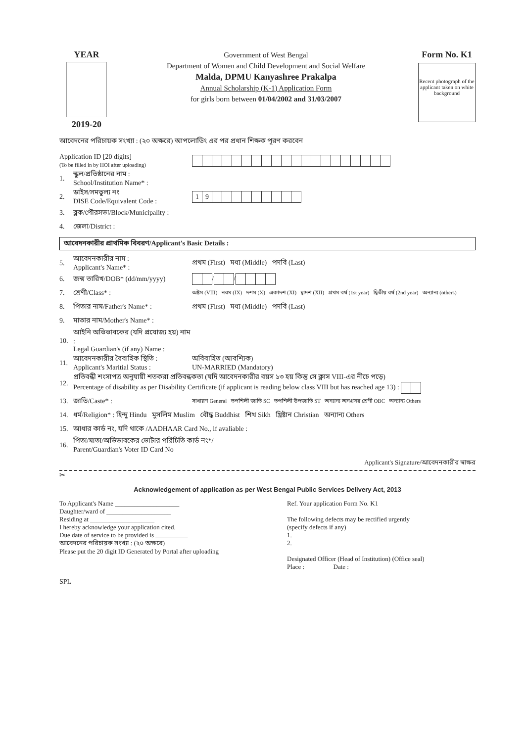YEAR
2019-20
Government of West Bengal
Department of Women and Child Development and Social Welfare
Malda, DPMU Kanyashree Prakalpa
Annual Scholarship (K-1) Application Form
for girls born between 01/04/2002 and 31/03/2007
Form No. K1
Recent photograph of the applicant taken on white background
আবেদনের পরিচায়ক সংখ্যা : (২০ অক্ষরে) আপলোডিং এর পর প্রধান শিক্ষক পূরণ করবেন
Application ID [20 digits]
(To be filled in by HOI after uploading)
1. স্কুল/প্রতিষ্ঠানের নাম :
School/Institution Name* :
2. ডাইস/সমতুল্য নং
DISE Code/Equivalent Code : 19
3. ব্লক/পৌরসভা/Block/Municipality :
4. জেলা/District :
আবেদনকারীর প্রাথমিক বিবরণ/Applicant's Basic Details :
5. আবেদনকারীর নাম :
Applicant's Name* : প্রথম (First) মধ্য (Middle) পদবি (Last)
6. জন্ম তারিখ/DOB* (dd/mm/yyyy) / /
7. শ্রেণী/Class* : অষ্টম (VIII) নবম (IX) দশম (X) একাদশ (XI) দ্বাদশ (XII) প্রথম বর্ষ (1st year) দ্বিতীয় বর্ষ (2nd year) অন্যান্য (others)
8. পিতার নাম/Father's Name* : প্রথম (First) মধ্য (Middle) পদবি (Last)
9. মাতার নাম/Mother's Name* :
10. আইনি অভিভাবকের (যদি প্রযোজ্য হয়) নাম :
Legal Guardian's (if any) Name :
11. আবেদনকারীর বৈবাহিক স্থিতি :
Applicant's Maritial Status : অবিবাহিত (আবশ্যিক)
UN-MARRIED (Mandatory)
12. প্রতিবন্ধী শংসাপত্র অনুযায়ী শতকরা প্রতিবন্ধকতা (যদি আবেদনকারীর বয়স ১৩ হয় কিন্তু সে ক্লাস VIII-এর নীচে পড়ে)
Percentage of disability as per Disability Certificate (if applicant is reading below class VIII but has reached age 13) :
13. জাতি/Caste* : সাধারণ General তপশিলী জাতি SC তপশিলী উপজাতি ST অন্যান্য অনগ্রসর শ্রেণী OBC অন্যান্য Others
14. ধর্ম/Religion* : হিন্দু Hindu মুসলিম Muslim বৌদ্ধ Buddhist শিখ Sikh খ্রিষ্টান Christian অন্যান্য Others
15. আধার কার্ড নং, যদি থাকে /AADHAAR Card No., if avaliable :
16. পিতা/মাতা/অভিভাবকের ভোটার পরিচিতি কার্ড নং*/
Parent/Guardian's Voter ID Card No
Applicant's Signature/আবেদনকারীর স্বাক্ষর
✂
Acknowledgement of application as per West Bengal Public Services Delivery Act, 2013
To Applicant's Name ____________________
Daughter/ward of ____________________
Residing at ____________________
I hereby acknowledge your application cited.
Due date of service to be provided is __________
আবেদনের পরিচায়ক সংখ্যা : (২০ অক্ষরে)
Please put the 20 digit ID Generated by Portal after uploading
Ref. Your application Form No. K1
The following defects may be rectified urgently
(specify defects if any)
1.
2.
Designated Officer (Head of Institution) (Office seal)
Place : Date :
SPL